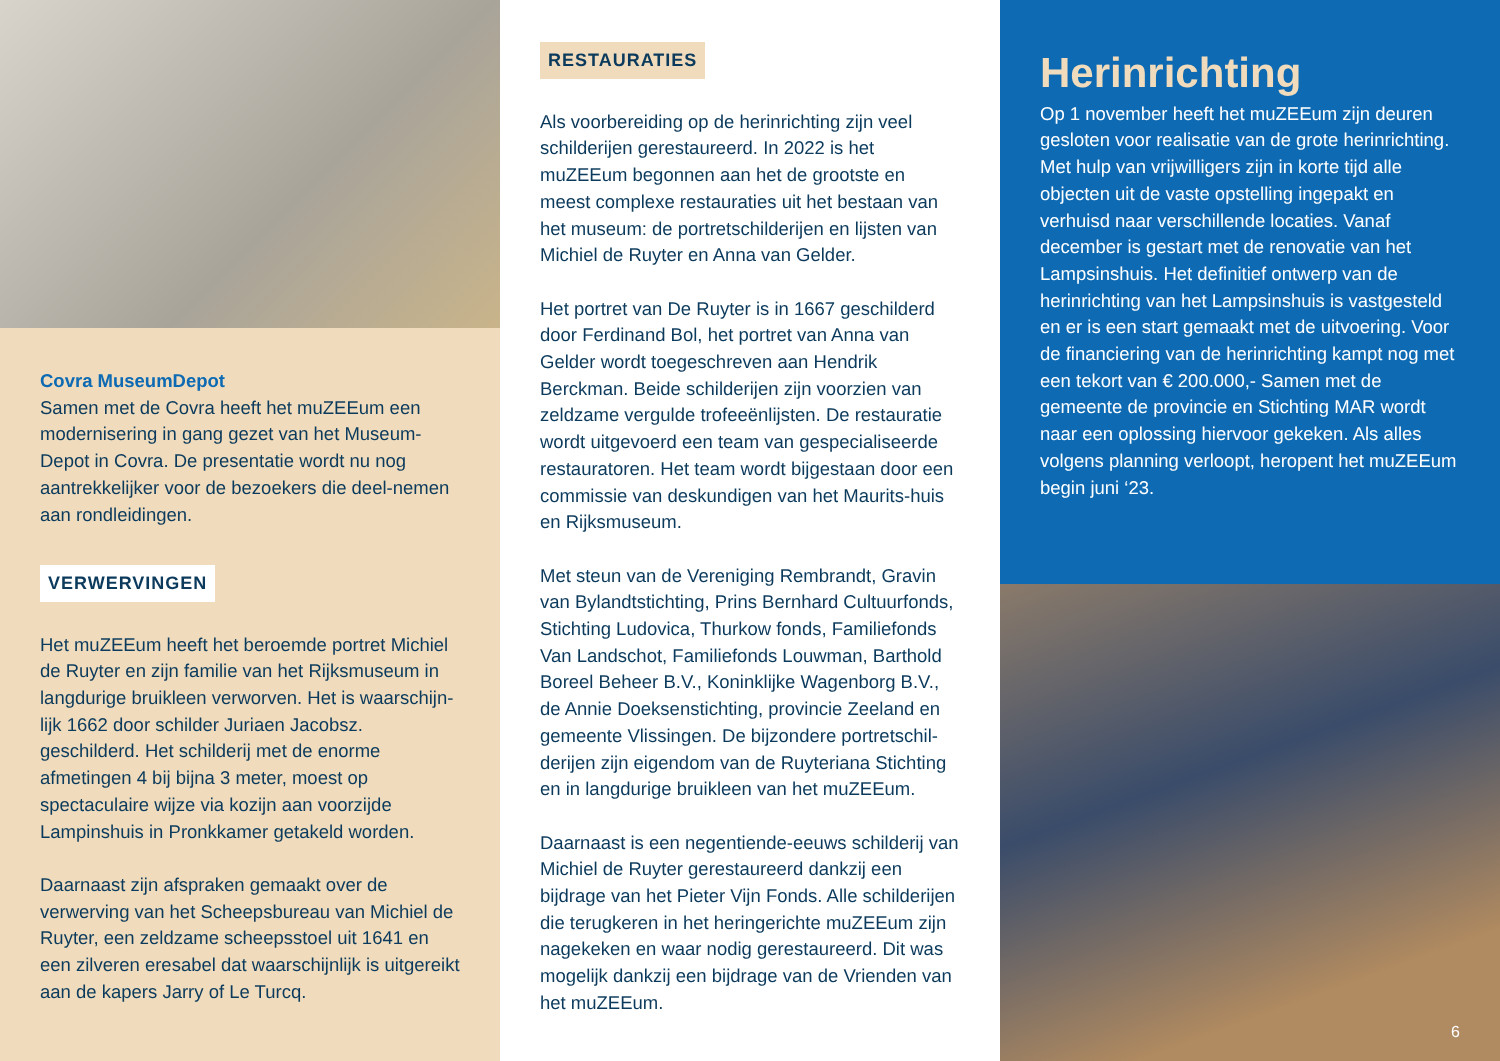Covra MuseumDepot
Samen met de Covra heeft het muZEEum een modernisering in gang gezet van het Museum-Depot in Covra. De presentatie wordt nu nog aantrekkelijker voor de bezoekers die deel-nemen aan rondleidingen.
VERWERVINGEN
Het muZEEum heeft het beroemde portret Michiel de Ruyter en zijn familie van het Rijksmuseum in langdurige bruikleen verworven. Het is waarschijn-lijk 1662 door schilder Juriaen Jacobsz. geschilderd. Het schilderij met de enorme afmetingen 4 bij bijna 3 meter, moest op spectaculaire wijze via kozijn aan voorzijde Lampinshuis in Pronkkamer getakeld worden.
Daarnaast zijn afspraken gemaakt over de verwerving van het Scheepsbureau van Michiel de Ruyter, een zeldzame scheepsstoel uit 1641 en een zilveren eresabel dat waarschijnlijk is uitgereikt aan de kapers Jarry of Le Turcq.
RESTAURATIES
Als voorbereiding op de herinrichting zijn veel schilderijen gerestaureerd. In 2022 is het muZEEum begonnen aan het de grootste en meest complexe restauraties uit het bestaan van het museum: de portretschilderijen en lijsten van Michiel de Ruyter en Anna van Gelder.
Het portret van De Ruyter is in 1667 geschilderd door Ferdinand Bol, het portret van Anna van Gelder wordt toegeschreven aan Hendrik Berckman. Beide schilderijen zijn voorzien van zeldzame vergulde trofeeënlijsten. De restauratie wordt uitgevoerd een team van gespecialiseerde restauratoren. Het team wordt bijgestaan door een commissie van deskundigen van het Maurits-huis en Rijksmuseum.
Met steun van de Vereniging Rembrandt, Gravin van Bylandtstichting, Prins Bernhard Cultuurfonds, Stichting Ludovica, Thurkow fonds, Familiefonds Van Landschot, Familiefonds Louwman, Barthold Boreel Beheer B.V., Koninklijke Wagenborg B.V., de Annie Doeksenstichting, provincie Zeeland en gemeente Vlissingen. De bijzondere portretschil-derijen zijn eigendom van de Ruyteriana Stichting en in langdurige bruikleen van het muZEEum.
Daarnaast is een negentiende-eeuws schilderij van Michiel de Ruyter gerestaureerd dankzij een bijdrage van het Pieter Vijn Fonds. Alle schilderijen die terugkeren in het heringerichte muZEEum zijn nagekeken en waar nodig gerestaureerd. Dit was mogelijk dankzij een bijdrage van de Vrienden van het muZEEum.
Herinrichting
Op 1 november heeft het muZEEum zijn deuren gesloten voor realisatie van de grote herinrichting. Met hulp van vrijwilligers zijn in korte tijd alle objecten uit de vaste opstelling ingepakt en verhuisd naar verschillende locaties. Vanaf december is gestart met de renovatie van het Lampsinshuis. Het definitief ontwerp van de herinrichting van het Lampsinshuis is vastgesteld en er is een start gemaakt met de uitvoering. Voor de financiering van de herinrichting kampt nog met een tekort van € 200.000,- Samen met de gemeente de provincie en Stichting MAR wordt naar een oplossing hiervoor gekeken. Als alles volgens planning verloopt, heropent het muZEEum begin juni ‘23.
6